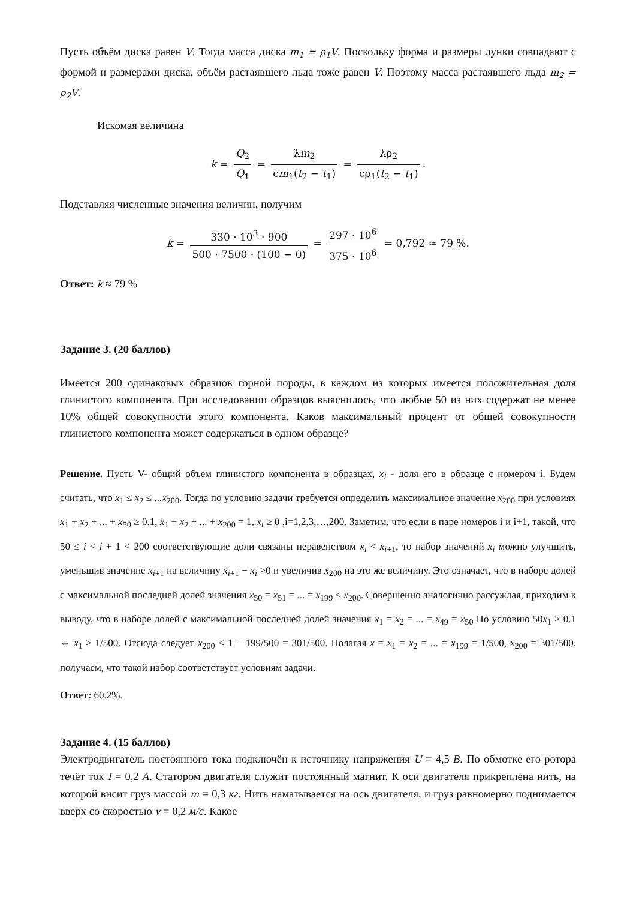Пусть объём диска равен V. Тогда масса диска m<sub>1</sub> = ρ<sub>1</sub>V. Поскольку форма и размеры лунки совпадают с формой и размерами диска, объём растаявшего льда тоже равен V. Поэтому масса растаявшего льда m<sub>2</sub> = ρ<sub>2</sub>V.
Искомая величина
k = Q<sub>2</sub> Q<sub>1</sub> = λm<sub>2</sub> cm<sub>1</sub>(t<sub>2</sub> − t<sub>1</sub>) = λρ<sub>2</sub> cρ<sub>1</sub>(t<sub>2</sub> − t<sub>1</sub>).
Подставляя численные значения величин, получим
k = 330 · 10<sup>3</sup> · 900 500 · 7500 · (100 − 0) = 297 · 10<sup>6</sup> 375 · 10<sup>6</sup> = 0,792 ≈ 79 %.
Ответ: k ≈ 79 %
Задание 3. (20 баллов)
Имеется 200 одинаковых образцов горной породы, в каждом из которых имеется положительная доля глинистого компонента. При исследовании образцов выяснилось, что любые 50 из них содержат не менее 10% общей совокупности этого компонента. Каков максимальный процент от общей совокупности глинистого компонента может содержаться в одном образце?
Решение. Пусть V- общий объем глинистого компонента в образцах, x<sub>i</sub> - доля его в образце с номером i. Будем считать, что x<sub>1</sub> ≤ x<sub>2</sub> ≤ ...x<sub>200</sub>. Тогда по условию задачи требуется определить максимальное значение x<sub>200</sub> при условиях x<sub>1</sub> + x<sub>2</sub> + ... + x<sub>50</sub> ≥ 0.1, x<sub>1</sub> + x<sub>2</sub> + ... + x<sub>200</sub> = 1, x<sub>i</sub> ≥ 0 ,i=1,2,3,…,200. Заметим, что если в паре номеров i и i+1, такой, что 50 ≤ i < i + 1 < 200 соответствующие доли связаны неравенством x<sub>i</sub> < x<sub>i+1</sub>, то набор значений x<sub>i</sub> можно улучшить, уменьшив значение x<sub>i+1</sub> на величину x<sub>i+1</sub> − x<sub>i</sub> >0 и увеличив x<sub>200</sub> на это же величину. Это означает, что в наборе долей с максимальной последней долей значения x<sub>50</sub> = x<sub>51</sub> = ... = x<sub>199</sub> ≤ x<sub>200</sub>. Совершенно аналогично рассуждая, приходим к выводу, что в наборе долей с максимальной последней долей значения x<sub>1</sub> = x<sub>2</sub> = ... = x<sub>49</sub> = x<sub>50</sub> По условию 50x<sub>1</sub> ≥ 0.1 ⇔ x<sub>1</sub> ≥ 1/500. Отсюда следует x<sub>200</sub> ≤ 1 − 199/500 = 301/500. Полагая x = x<sub>1</sub> = x<sub>2</sub> = ... = x<sub>199</sub> = 1/500, x<sub>200</sub> = 301/500, получаем, что такой набор соответствует условиям задачи.
Ответ: 60.2%.
Задание 4. (15 баллов)
Электродвигатель постоянного тока подключён к источнику напряжения U = 4,5 В. По обмотке его ротора течёт ток I = 0,2 А. Статором двигателя служит постоянный магнит. К оси двигателя прикреплена нить, на которой висит груз массой m = 0,3 кг. Нить наматывается на ось двигателя, и груз равномерно поднимается вверх со скоростью v = 0,2 м/с. Какое